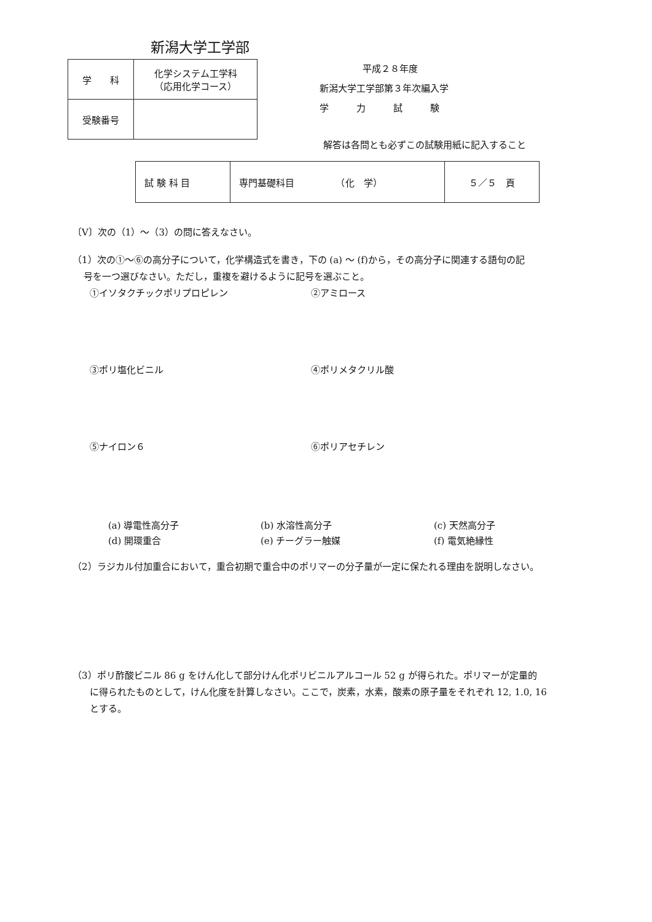新潟大学工学部
| 学 科 | 化学システム工学科 （応用化学コース） |
| 受験番号 | |
平成２８年度
新潟大学工学部第３年次編入学
学　　　力　　　試　　　験
解答は各問とも必ずこの試験用紙に記入すること
| 試 験 科 目 | 専門基礎科目 （化 学） | ５／５ 頁 |
〔V〕次の（1）～（3）の問に答えなさい。
（1）次の①～⑥の高分子について，化学構造式を書き，下の (a) ～ (f)から，その高分子に関連する語句の記
号を一つ選びなさい。ただし，重複を避けるように記号を選ぶこと。
①イソタクチックポリプロピレン
②アミロース
③ポリ塩化ビニル
④ポリメタクリル酸
⑤ナイロン６
⑥ポリアセチレン
(a) 導電性高分子
(b) 水溶性高分子
(c) 天然高分子
(d) 開環重合
(e) チーグラー触媒
(f) 電気絶縁性
（2）ラジカル付加重合において，重合初期で重合中のポリマーの分子量が一定に保たれる理由を説明しなさい。
（3）ポリ酢酸ビニル 86 g をけん化して部分けん化ポリビニルアルコール 52 g が得られた。ポリマーが定量的
に得られたものとして，けん化度を計算しなさい。ここで，炭素，水素，酸素の原子量をそれぞれ 12, 1.0, 16
とする。